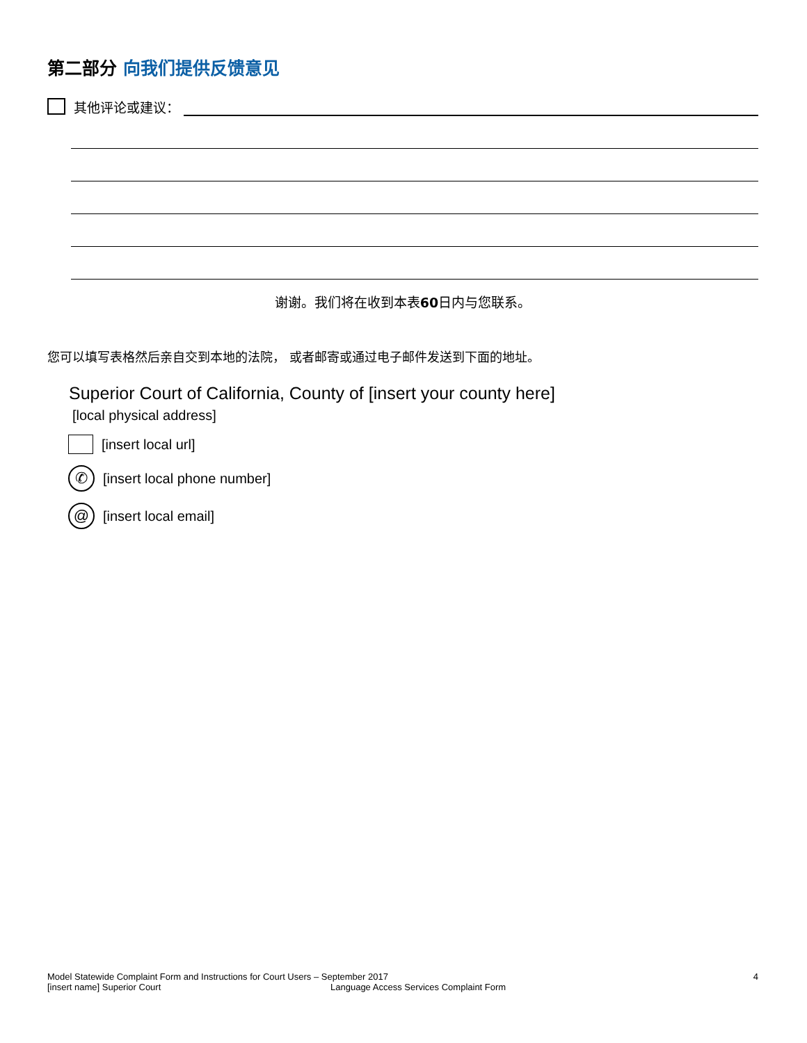第二部分 向我们提供反馈意见
其他评论或建议：
谢谢。我们将在收到本表60日内与您联系。
您可以填写表格然后亲自交到本地的法院， 或者邮寄或通过电子邮件发送到下面的地址。
Superior Court of California, County of [insert your county here]
[local physical address]
[insert local url]
✆
[insert local phone number]
@
[insert local email]
Model Statewide Complaint Form and Instructions for Court Users – September 2017 4
[insert name] Superior Court Language Access Services Complaint Form